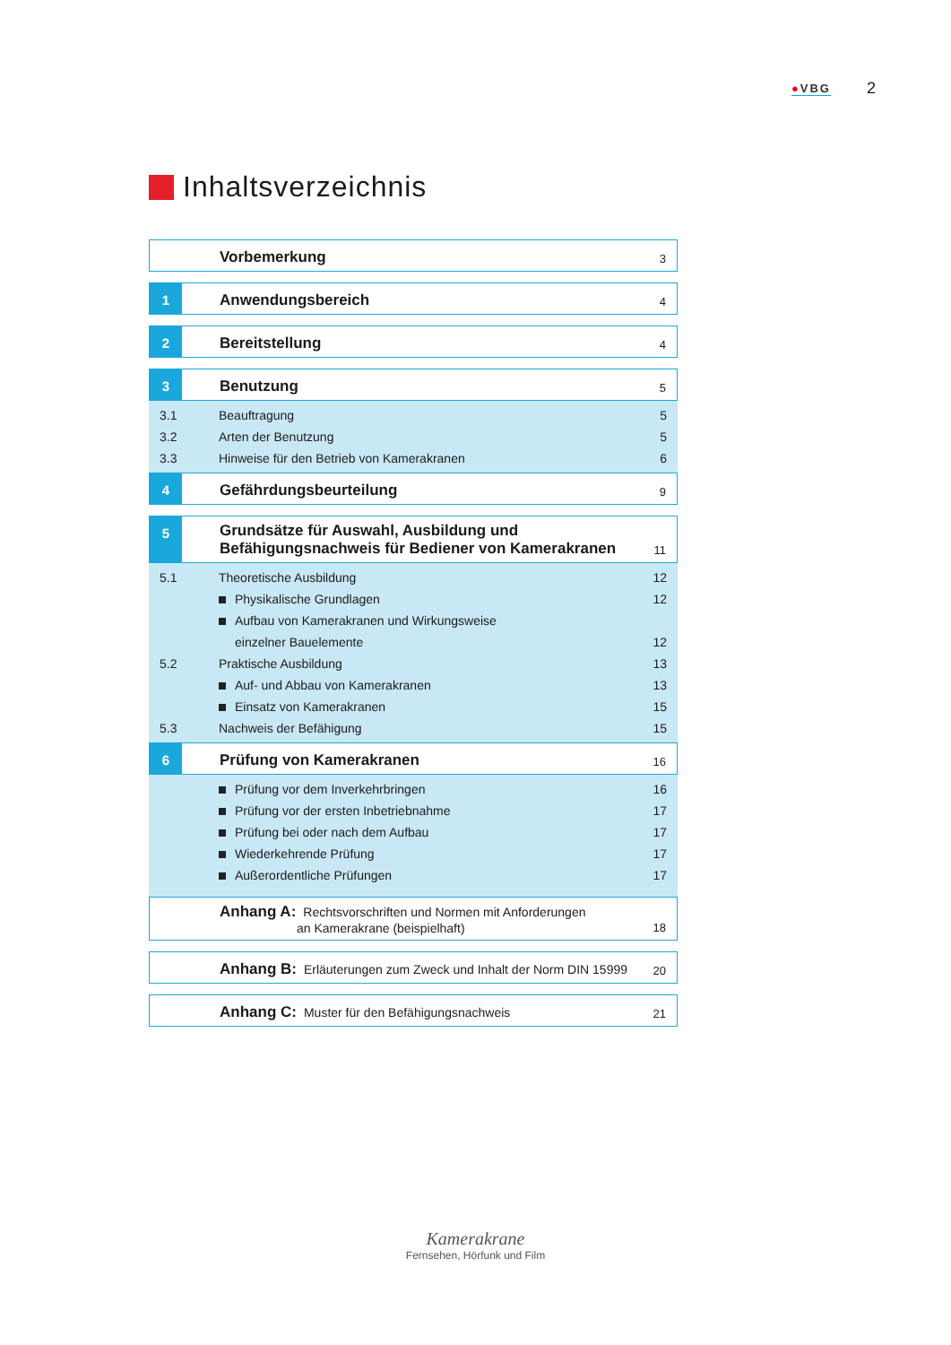●VBG
2
Inhaltsverzeichnis
Vorbemerkung
3
1
Anwendungsbereich
4
2
Bereitstellung
4
3
Benutzung
5
3.1 Beauftragung 5
3.2 Arten der Benutzung 5
3.3 Hinweise für den Betrieb von Kamerakranen
6
4
Gefährdungsbeurteilung
9
5
Grundsätze für Auswahl, Ausbildung und
Befähigungsnachweis für Bediener von Kamerakranen
11
5.1 Theoretische Ausbildung 12
Physikalische Grundlagen 12
Aufbau von Kamerakranen und Wirkungsweise
einzelner Bauelemente
12
5.2 Praktische Ausbildung 13
Auf- und Abbau von Kamerakranen
13
Einsatz von Kamerakranen 15
5.3 Nachweis der Befähigung 15
6
Prüfung von Kamerakranen
16
Prüfung vor dem Inverkehrbringen
16
Prüfung vor der ersten Inbetriebnahme
17
Prüfung bei oder nach dem Aufbau
17
Wiederkehrende Prüfung 17
Außerordentliche Prüfungen 17
Anhang A: Rechtsvorschriften und Normen mit Anforderungen
an Kamerakrane (beispielhaft)
18
Anhang B: Erläuterungen zum Zweck und Inhalt der Norm DIN 15999
20
Anhang C: Muster für den Befähigungsnachweis
21
Kamerakrane
Fernsehen, Hörfunk und Film